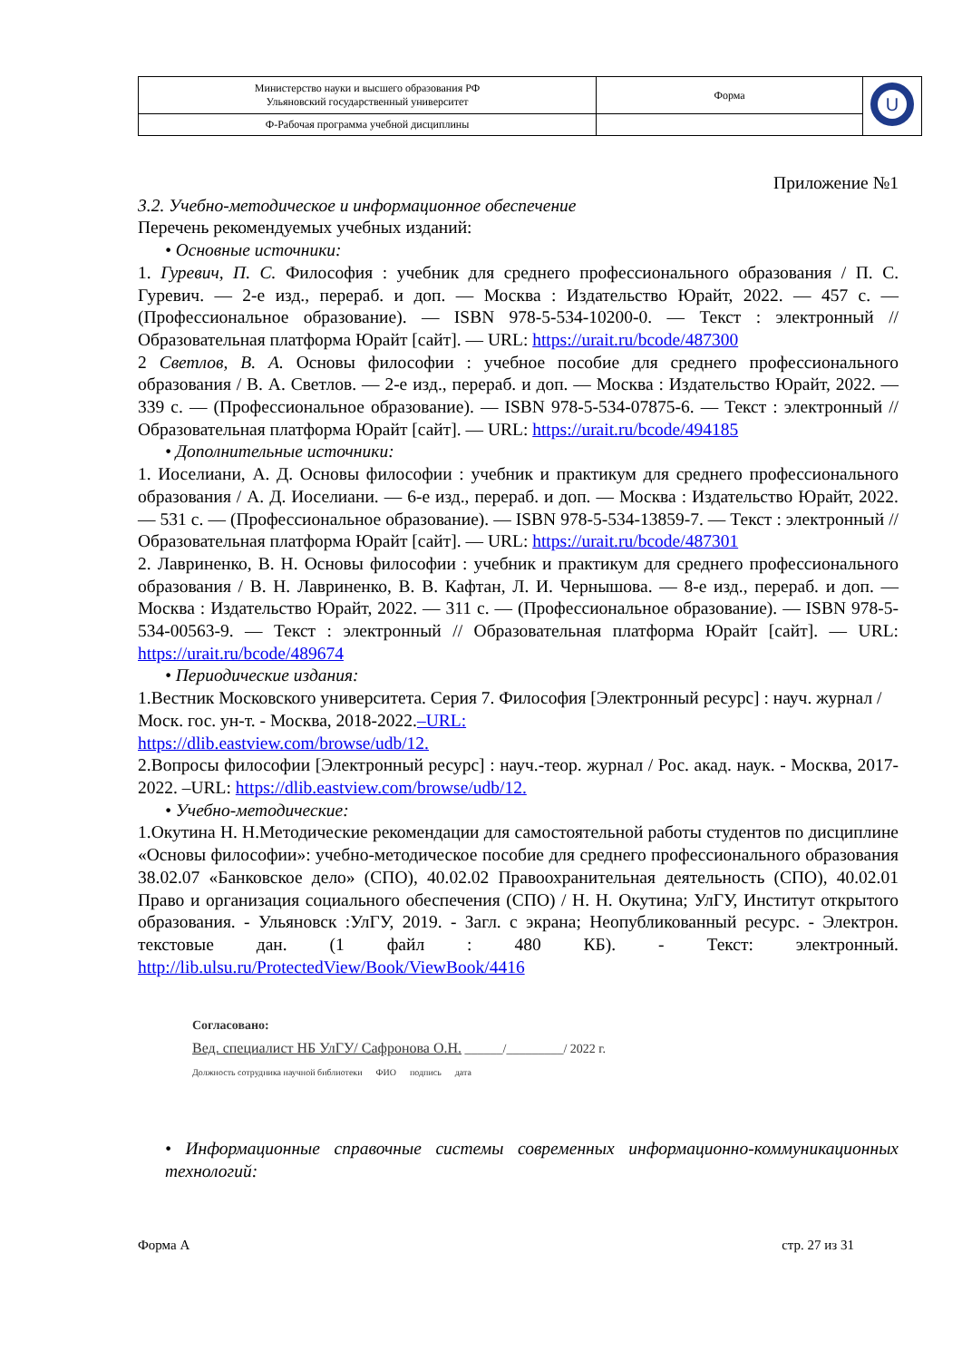| Министерство науки и высшего образования РФ Ульяновский государственный университет | Форма | U |
| Ф-Рабочая программа учебной дисциплины | | |
Приложение №1
3.2. Учебно-методическое и информационное обеспечение
Перечень рекомендуемых учебных изданий:
• Основные источники:
1. Гуревич, П. С. Философия : учебник для среднего профессионального образования / П. С. Гуревич. — 2-е изд., перераб. и доп. — Москва : Издательство Юрайт, 2022. — 457 с. — (Профессиональное образование). — ISBN 978-5-534-10200-0. — Текст : электронный // Образовательная платформа Юрайт [сайт]. — URL: https://urait.ru/bcode/487300
2 Светлов, В. А. Основы философии : учебное пособие для среднего профессионального образования / В. А. Светлов. — 2-е изд., перераб. и доп. — Москва : Издательство Юрайт, 2022. — 339 с. — (Профессиональное образование). — ISBN 978-5-534-07875-6. — Текст : электронный // Образовательная платформа Юрайт [сайт]. — URL: https://urait.ru/bcode/494185
• Дополнительные источники:
1. Иоселиани, А. Д. Основы философии : учебник и практикум для среднего профессионального образования / А. Д. Иоселиани. — 6-е изд., перераб. и доп. — Москва : Издательство Юрайт, 2022. — 531 с. — (Профессиональное образование). — ISBN 978-5-534-13859-7. — Текст : электронный // Образовательная платформа Юрайт [сайт]. — URL: https://urait.ru/bcode/487301
2. Лавриненко, В. Н. Основы философии : учебник и практикум для среднего профессионального образования / В. Н. Лавриненко, В. В. Кафтан, Л. И. Чернышова. — 8-е изд., перераб. и доп. — Москва : Издательство Юрайт, 2022. — 311 с. — (Профессиональное образование). — ISBN 978-5-534-00563-9. — Текст : электронный // Образовательная платформа Юрайт [сайт]. — URL: https://urait.ru/bcode/489674
• Периодические издания:
1.Вестник Московского университета. Серия 7. Философия [Электронный ресурс] : науч. журнал / Моск. гос. ун-т. - Москва, 2018-2022.–URL:
https://dlib.eastview.com/browse/udb/12.
2.Вопросы философии [Электронный ресурс] : науч.-теор. журнал / Рос. акад. наук. - Москва, 2017-2022. –URL: https://dlib.eastview.com/browse/udb/12.
• Учебно-методические:
1.Окутина Н. Н.Методические рекомендации для самостоятельной работы студентов по дисциплине «Основы философии»: учебно-методическое пособие для среднего профессионального образования 38.02.07 «Банковское дело» (СПО), 40.02.02 Правоохранительная деятельность (СПО), 40.02.01 Право и организация социального обеспечения (СПО) / Н. Н. Окутина; УлГУ, Институт открытого образования. - Ульяновск :УлГУ, 2019. - Загл. с экрана; Неопубликованный ресурс. - Электрон. текстовые дан. (1 файл : 480 КБ). - Текст: электронный. http://lib.ulsu.ru/ProtectedView/Book/ViewBook/4416
Согласовано:
Вед. специалист НБ УлГУ/ Сафронова О.Н. ______/_________/ 2022 г.
Должность сотрудника научной библиотеки ФИО подпись дата
• Информационные справочные системы современных информационно-коммуникационных технологий:
Форма А стр. 27 из 31